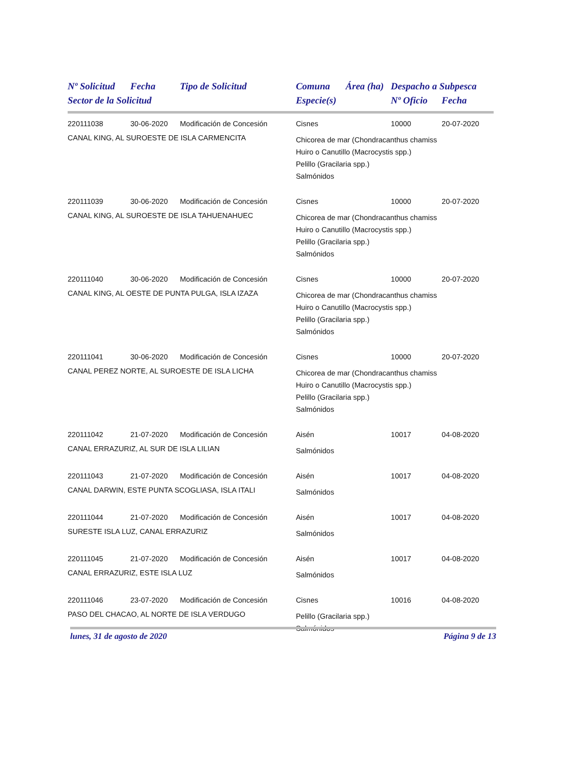| Nº Solicitud | Fecha | Tipo de Solicitud | Comuna | Área (ha) | Despacho a Subpesca | |
| --- | --- | --- | --- | --- | --- | --- |
| Sector de la Solicitud | | | Especie(s) | | Nº Oficio | Fecha |
| 220111038 | 30-06-2020 | Modificación de Concesión | Cisnes | | 10000 | 20-07-2020 |
| CANAL KING, AL SUROESTE DE ISLA CARMENCITA | | | Chicorea de mar (Chondracanthus chamiss Huiro o Canutillo (Macrocystis spp.) Pelillo (Gracilaria spp.) Salmónidos | | | |
| 220111039 | 30-06-2020 | Modificación de Concesión | Cisnes | | 10000 | 20-07-2020 |
| CANAL KING, AL SUROESTE DE ISLA TAHUENAHUEC | | | Chicorea de mar (Chondracanthus chamiss Huiro o Canutillo (Macrocystis spp.) Pelillo (Gracilaria spp.) Salmónidos | | | |
| 220111040 | 30-06-2020 | Modificación de Concesión | Cisnes | | 10000 | 20-07-2020 |
| CANAL KING, AL OESTE DE PUNTA PULGA, ISLA IZAZA | | | Chicorea de mar (Chondracanthus chamiss Huiro o Canutillo (Macrocystis spp.) Pelillo (Gracilaria spp.) Salmónidos | | | |
| 220111041 | 30-06-2020 | Modificación de Concesión | Cisnes | | 10000 | 20-07-2020 |
| CANAL PEREZ NORTE, AL SUROESTE DE ISLA LICHA | | | Chicorea de mar (Chondracanthus chamiss Huiro o Canutillo (Macrocystis spp.) Pelillo (Gracilaria spp.) Salmónidos | | | |
| 220111042 | 21-07-2020 | Modificación de Concesión | Aisén | | 10017 | 04-08-2020 |
| CANAL ERRAZURIZ, AL SUR DE ISLA LILIAN | | | Salmónidos | | | |
| 220111043 | 21-07-2020 | Modificación de Concesión | Aisén | | 10017 | 04-08-2020 |
| CANAL DARWIN, ESTE PUNTA SCOGLIASA, ISLA ITALI | | | Salmónidos | | | |
| 220111044 | 21-07-2020 | Modificación de Concesión | Aisén | | 10017 | 04-08-2020 |
| SURESTE ISLA LUZ, CANAL ERRAZURIZ | | | Salmónidos | | | |
| 220111045 | 21-07-2020 | Modificación de Concesión | Aisén | | 10017 | 04-08-2020 |
| CANAL ERRAZURIZ, ESTE ISLA LUZ | | | Salmónidos | | | |
| 220111046 | 23-07-2020 | Modificación de Concesión | Cisnes | | 10016 | 04-08-2020 |
| PASO DEL CHACAO, AL NORTE DE ISLA VERDUGO | | | Pelillo (Gracilaria spp.) Salmónidos | | | |
lunes, 31 de agosto de 2020 Página 9 de 13